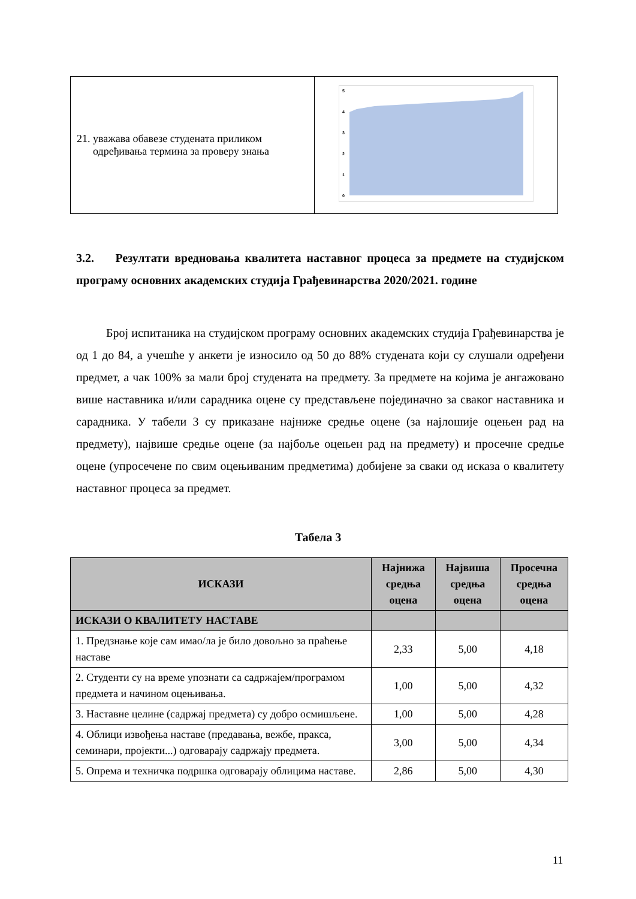| 21. уважава обавезе студената приликом одређивања термина за проверу знања | 5 4 3 2 1 0 |
3.2. Резултати вредновања квалитета наставног процеса за предмете на студијском програму основних академских студија Грађевинарства 2020/2021. године
Број испитаника на студијском програму основних академских студија Грађевинарства је од 1 до 84, а учешће у анкети је износило од 50 до 88% студената који су слушали одређени предмет, а чак 100% за мали број студената на предмету. За предмете на којима је ангажовано више наставника и/или сарадника оцене су представљене појединачно за сваког наставника и сарадника. У табели 3 су приказане најниже средње оцене (за најлошије оцењен рад на предмету), највише средње оцене (за најбоље оцењен рад на предмету) и просечне средње оцене (упросечене по свим оцењиваним предметима) добијене за сваки од исказа о квалитету наставног процеса за предмет.
Табела 3
| ИСКАЗИ | Најнижа средња оцена | Највиша средња оцена | Просечна средња оцена |
| --- | --- | --- | --- |
| ИСКАЗИ О КВАЛИТЕТУ НАСТАВЕ | | | |
| 1. Предзнање које сам имао/ла је било довољно за праћење наставе | 2,33 | 5,00 | 4,18 |
| 2. Студенти су на време упознати са садржајем/програмом предмета и начином оцењивања. | 1,00 | 5,00 | 4,32 |
| 3. Наставне целине (садржај предмета) су добро осмишљене. | 1,00 | 5,00 | 4,28 |
| 4. Облици извођења наставе (предавања, вежбе, пракса, семинари, пројекти...) одговарају садржају предмета. | 3,00 | 5,00 | 4,34 |
| 5. Опрема и техничка подршка одговарају облицима наставе. | 2,86 | 5,00 | 4,30 |
11